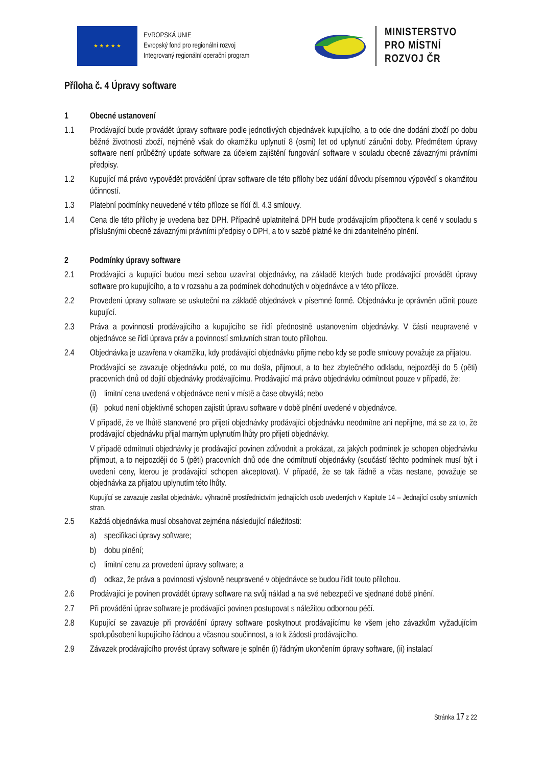★ ★ ★ ★ ★
EVROPSKÁ UNIE
Evropský fond pro regionální rozvoj
Integrovaný regionální operační program
MINISTERSTVO
PRO MÍSTNÍ
ROZVOJ ČR
Příloha č. 4 Úpravy software
1 Obecné ustanovení
1.1 Prodávající bude provádět úpravy software podle jednotlivých objednávek kupujícího, a to ode dne dodání zboží po dobu běžné životnosti zboží, nejméně však do okamžiku uplynutí 8 (osmi) let od uplynutí záruční doby. Předmětem úpravy software není průběžný update software za účelem zajištění fungování software v souladu obecně závaznými právními předpisy.
1.2 Kupující má právo vypovědět provádění úprav software dle této přílohy bez udání důvodu písemnou výpovědí s okamžitou účinností.
1.3 Platební podmínky neuvedené v této příloze se řídí čl. 4.3 smlouvy.
1.4 Cena dle této přílohy je uvedena bez DPH. Případně uplatnitelná DPH bude prodávajícím připočtena k ceně v souladu s příslušnými obecně závaznými právními předpisy o DPH, a to v sazbě platné ke dni zdanitelného plnění.
2 Podmínky úpravy software
2.1 Prodávající a kupující budou mezi sebou uzavírat objednávky, na základě kterých bude prodávající provádět úpravy software pro kupujícího, a to v rozsahu a za podmínek dohodnutých v objednávce a v této příloze.
2.2 Provedení úpravy software se uskuteční na základě objednávek v písemné formě. Objednávku je oprávněn učinit pouze kupující.
2.3 Práva a povinnosti prodávajícího a kupujícího se řídí přednostně ustanovením objednávky. V části neupravené v objednávce se řídí úprava práv a povinností smluvních stran touto přílohou.
2.4 Objednávka je uzavřena v okamžiku, kdy prodávající objednávku přijme nebo kdy se podle smlouvy považuje za přijatou.
Prodávající se zavazuje objednávku poté, co mu došla, přijmout, a to bez zbytečného odkladu, nejpozději do 5 (pěti) pracovních dnů od dojití objednávky prodávajícímu. Prodávající má právo objednávku odmítnout pouze v případě, že:
(i)
limitní cena uvedená v objednávce není v místě a čase obvyklá; nebo
(ii)
pokud není objektivně schopen zajistit úpravu software v době plnění uvedené v objednávce.
V případě, že ve lhůtě stanovené pro přijetí objednávky prodávající objednávku neodmítne ani nepřijme, má se za to, že prodávající objednávku přijal marným uplynutím lhůty pro přijetí objednávky.
V případě odmítnutí objednávky je prodávající povinen zdůvodnit a prokázat, za jakých podmínek je schopen objednávku přijmout, a to nejpozději do 5 (pěti) pracovních dnů ode dne odmítnutí objednávky (součástí těchto podmínek musí být i uvedení ceny, kterou je prodávající schopen akceptovat). V případě, že se tak řádně a včas nestane, považuje se objednávka za přijatou uplynutím této lhůty.
Kupující se zavazuje zasílat objednávku výhradně prostřednictvím jednajících osob uvedených v Kapitole 14 – Jednající osoby smluvních stran.
2.5 Každá objednávka musí obsahovat zejména následující náležitosti:
a) specifikaci úpravy software;
b) dobu plnění;
c) limitní cenu za provedení úpravy software; a
d) odkaz, že práva a povinnosti výslovně neupravené v objednávce se budou řídit touto přílohou.
2.6 Prodávající je povinen provádět úpravy software na svůj náklad a na své nebezpečí ve sjednané době plnění.
2.7 Při provádění úprav software je prodávající povinen postupovat s náležitou odbornou péčí.
2.8 Kupující se zavazuje při provádění úpravy software poskytnout prodávajícímu ke všem jeho závazkům vyžadujícím spolupůsobení kupujícího řádnou a včasnou součinnost, a to k žádosti prodávajícího.
2.9 Závazek prodávajícího provést úpravy software je splněn (i) řádným ukončením úpravy software, (ii) instalací
Stránka 17 z 22